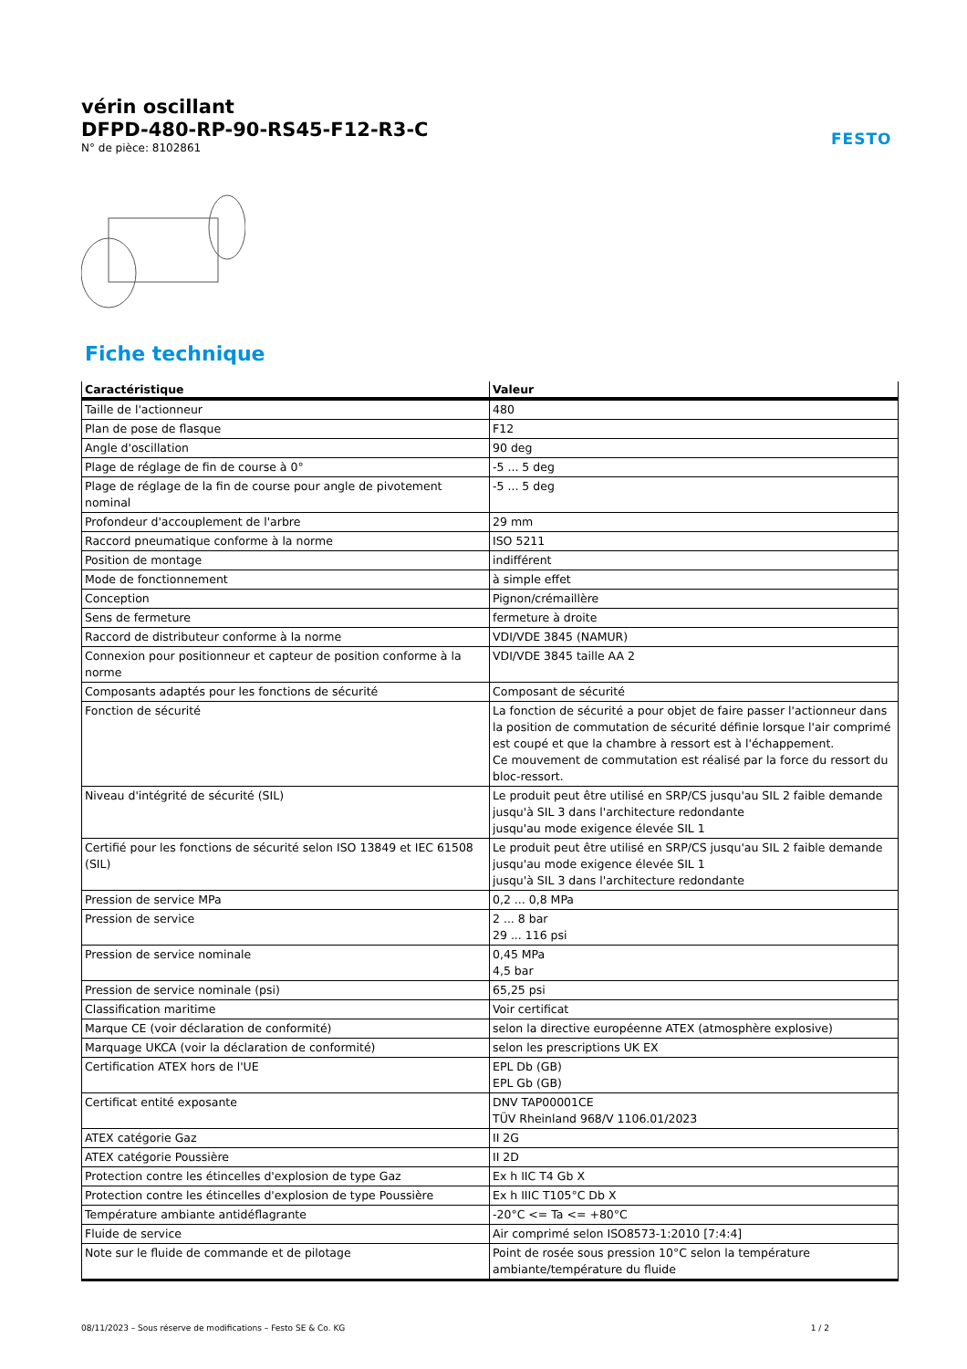FESTO
vérin oscillant
DFPD-480-RP-90-RS45-F12-R3-C
N° de pièce: 8102861
Fiche technique
| Caractéristique | Valeur |
| --- | --- |
| Taille de l'actionneur | 480 |
| Plan de pose de flasque | F12 |
| Angle d'oscillation | 90 deg |
| Plage de réglage de fin de course à 0° | -5 ... 5 deg |
| Plage de réglage de la fin de course pour angle de pivotement nominal | -5 ... 5 deg |
| Profondeur d'accouplement de l'arbre | 29 mm |
| Raccord pneumatique conforme à la norme | ISO 5211 |
| Position de montage | indifférent |
| Mode de fonctionnement | à simple effet |
| Conception | Pignon/crémaillère |
| Sens de fermeture | fermeture à droite |
| Raccord de distributeur conforme à la norme | VDI/VDE 3845 (NAMUR) |
| Connexion pour positionneur et capteur de position conforme à la norme | VDI/VDE 3845 taille AA 2 |
| Composants adaptés pour les fonctions de sécurité | Composant de sécurité |
| Fonction de sécurité | La fonction de sécurité a pour objet de faire passer l'actionneur dans la position de commutation de sécurité définie lorsque l'air comprimé est coupé et que la chambre à ressort est à l'échappement. Ce mouvement de commutation est réalisé par la force du ressort du bloc-ressort. |
| Niveau d'intégrité de sécurité (SIL) | Le produit peut être utilisé en SRP/CS jusqu'au SIL 2 faible demande jusqu'à SIL 3 dans l'architecture redondante jusqu'au mode exigence élevée SIL 1 |
| Certifié pour les fonctions de sécurité selon ISO 13849 et IEC 61508 (SIL) | Le produit peut être utilisé en SRP/CS jusqu'au SIL 2 faible demande jusqu'au mode exigence élevée SIL 1 jusqu'à SIL 3 dans l'architecture redondante |
| Pression de service MPa | 0,2 ... 0,8 MPa |
| Pression de service | 2 ... 8 bar 29 ... 116 psi |
| Pression de service nominale | 0,45 MPa 4,5 bar |
| Pression de service nominale (psi) | 65,25 psi |
| Classification maritime | Voir certificat |
| Marque CE (voir déclaration de conformité) | selon la directive européenne ATEX (atmosphère explosive) |
| Marquage UKCA (voir la déclaration de conformité) | selon les prescriptions UK EX |
| Certification ATEX hors de l'UE | EPL Db (GB) EPL Gb (GB) |
| Certificat entité exposante | DNV TAP00001CE TÜV Rheinland 968/V 1106.01/2023 |
| ATEX catégorie Gaz | II 2G |
| ATEX catégorie Poussière | II 2D |
| Protection contre les étincelles d'explosion de type Gaz | Ex h IIC T4 Gb X |
| Protection contre les étincelles d'explosion de type Poussière | Ex h IIIC T105°C Db X |
| Température ambiante antidéflagrante | -20°C <= Ta <= +80°C |
| Fluide de service | Air comprimé selon ISO8573-1:2010 [7:4:4] |
| Note sur le fluide de commande et de pilotage | Point de rosée sous pression 10°C selon la température ambiante/température du fluide |
08/11/2023 – Sous réserve de modifications – Festo SE & Co. KG 1 / 2